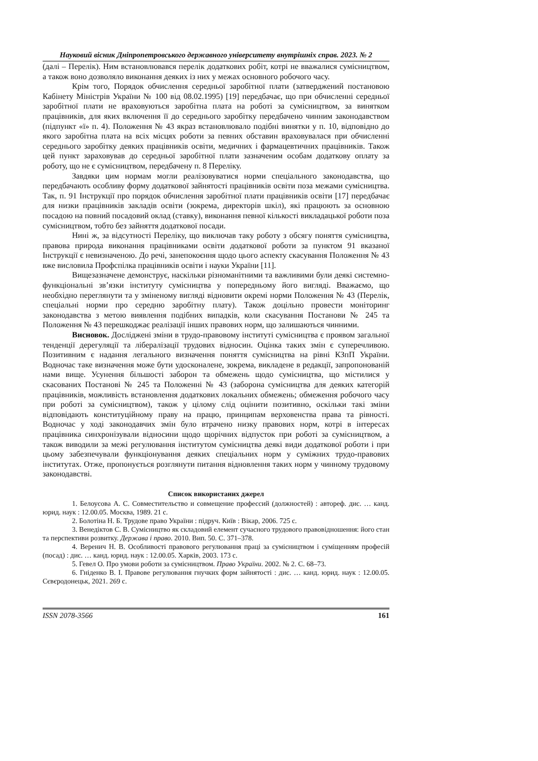Науковий вісник Дніпропетровського державного університету внутрішніх справ. 2023. № 2
(далі – Перелік). Ним встановлювався перелік додаткових робіт, котрі не вважалися сумісництвом, а також воно дозволяло виконання деяких із них у межах основного робочого часу.
Крім того, Порядок обчислення середньої заробітної плати (затверджений постановою Кабінету Міністрів України № 100 від 08.02.1995) [19] передбачає, що при обчисленні середньої заробітної плати не враховуються заробітна плата на роботі за сумісництвом, за винятком працівників, для яких включення її до середнього заробітку передбачено чинним законодавством (підпункт «ї» п. 4). Положення № 43 якраз встановлювало подібні винятки у п. 10, відповідно до якого заробітна плата на всіх місцях роботи за певних обставин враховувалася при обчисленні середнього заробітку деяких працівників освіти, медичних і фармацевтичних працівників. Також цей пункт зараховував до середньої заробітної плати зазначеним особам додаткову оплату за роботу, що не є сумісництвом, передбачену п. 8 Переліку.
Завдяки цим нормам могли реалізовуватися норми спеціального законодавства, що передбачають особливу форму додаткової зайнятості працівників освіти поза межами сумісництва. Так, п. 91 Інструкції про порядок обчислення заробітної плати працівників освіти [17] передбачає для низки працівників закладів освіти (зокрема, директорів шкіл), які працюють за основною посадою на повний посадовий оклад (ставку), виконання певної кількості викладацької роботи поза сумісництвом, тобто без зайняття додаткової посади.
Нині ж, за відсутності Переліку, що виключав таку роботу з обсягу поняття сумісництва, правова природа виконання працівниками освіти додаткової роботи за пунктом 91 вказаної Інструкції є невизначеною. До речі, занепокоєння щодо цього аспекту скасування Положення № 43 вже висловила Профспілка працівників освіти і науки України [11].
Вищезазначене демонструє, наскільки різноманітними та важливими були деякі системно-функціональні зв’язки інституту сумісництва у попередньому його вигляді. Вважаємо, що необхідно переглянути та у зміненому вигляді відновити окремі норми Положення № 43 (Перелік, спеціальні норми про середню заробітну плату). Також доцільно провести моніторинг законодавства з метою виявлення подібних випадків, коли скасування Постанови № 245 та Положення № 43 перешкоджає реалізації інших правових норм, що залишаються чинними.
Висновок. Досліджені зміни в трудо-правовому інституті сумісництва є проявом загальної тенденції дерегуляції та лібералізації трудових відносин. Оцінка таких змін є суперечливою. Позитивним є надання легального визначення поняття сумісництва на рівні КЗпП України. Водночас таке визначення може бути удосконалене, зокрема, викладене в редакції, запропонованій нами вище. Усунення більшості заборон та обмежень щодо сумісництва, що містилися у скасованих Постанові № 245 та Положенні № 43 (заборона сумісництва для деяких категорій працівників, можливість встановлення додаткових локальних обмежень; обмеження робочого часу при роботі за сумісництвом), також у цілому слід оцінити позитивно, оскільки такі зміни відповідають конституційному праву на працю, принципам верховенства права та рівності. Водночас у ході законодавчих змін було втрачено низку правових норм, котрі в інтересах працівника синхронізували відносини щодо щорічних відпусток при роботі за сумісництвом, а також виводили за межі регулювання інститутом сумісництва деякі види додаткової роботи і при цьому забезпечували функціонування деяких спеціальних норм у суміжних трудо-правових інститутах. Отже, пропонується розглянути питання відновлення таких норм у чинному трудовому законодавстві.
Список використаних джерел
1. Белоусова А. С. Совместительство и совмещение профессий (должностей) : автореф. дис. … канд. юрид. наук : 12.00.05. Москва, 1989. 21 с.
2. Болотіна Н. Б. Трудове право України : підруч. Київ : Вікар, 2006. 725 с.
3. Венедіктов С. В. Сумісництво як складовий елемент сучасного трудового правовідношення: його стан та перспективи розвитку. Держава і право. 2010. Вип. 50. С. 371–378.
4. Веренич Н. В. Особливості правового регулювання праці за сумісництвом і суміщенням професій (посад) : дис. … канд. юрид. наук : 12.00.05. Харків, 2003. 173 с.
5. Гевел О. Про умови роботи за сумісництвом. Право України. 2002. № 2. С. 68–73.
6. Гніденко В. І. Правове регулювання гнучких форм зайнятості : дис. … канд. юрид. наук : 12.00.05. Сєвєродонецьк, 2021. 269 с.
ISSN 2078-3566 161